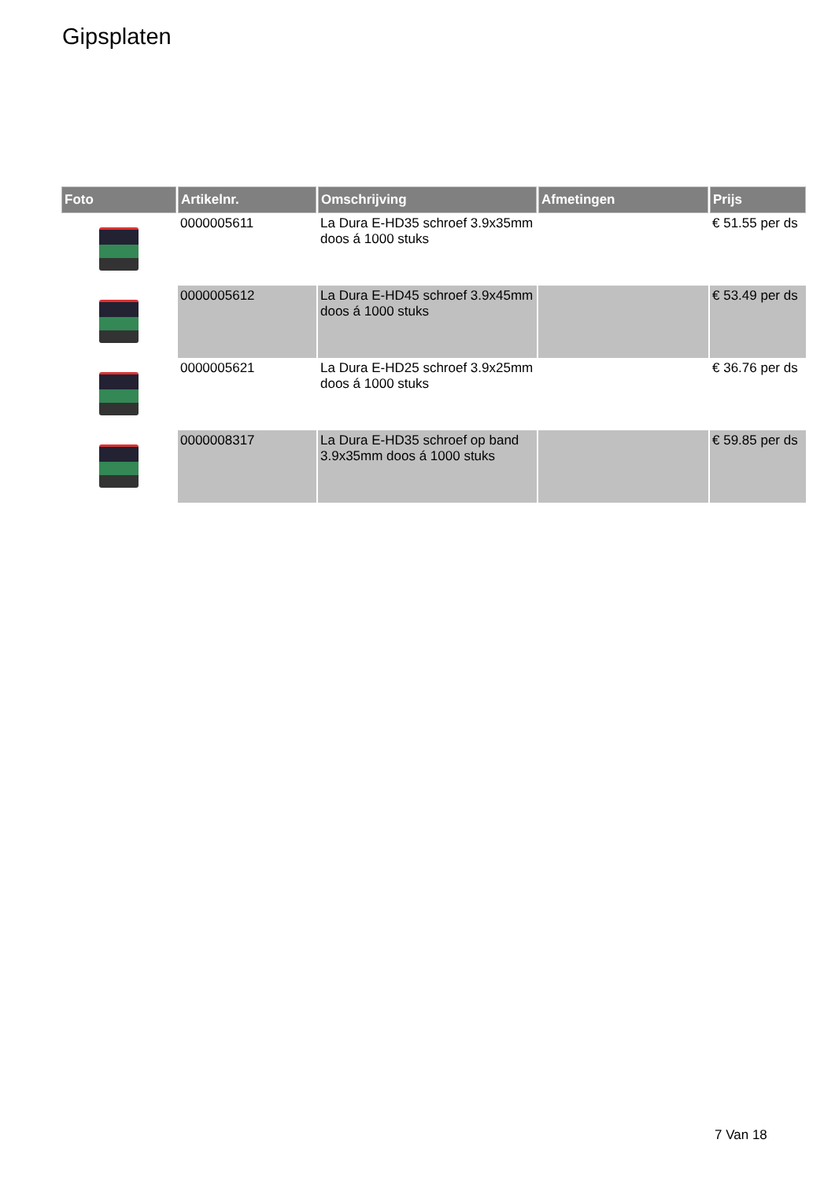Gipsplaten
| Foto | Artikelnr. | Omschrijving | Afmetingen | Prijs |
| --- | --- | --- | --- | --- |
| | 0000005611 | La Dura E-HD35 schroef 3.9x35mm doos á 1000 stuks | | € 51.55 per ds |
| | 0000005612 | La Dura E-HD45 schroef 3.9x45mm doos á 1000 stuks | | € 53.49 per ds |
| | 0000005621 | La Dura E-HD25 schroef 3.9x25mm doos á 1000 stuks | | € 36.76 per ds |
| | 0000008317 | La Dura E-HD35 schroef op band 3.9x35mm doos á 1000 stuks | | € 59.85 per ds |
7 Van 18